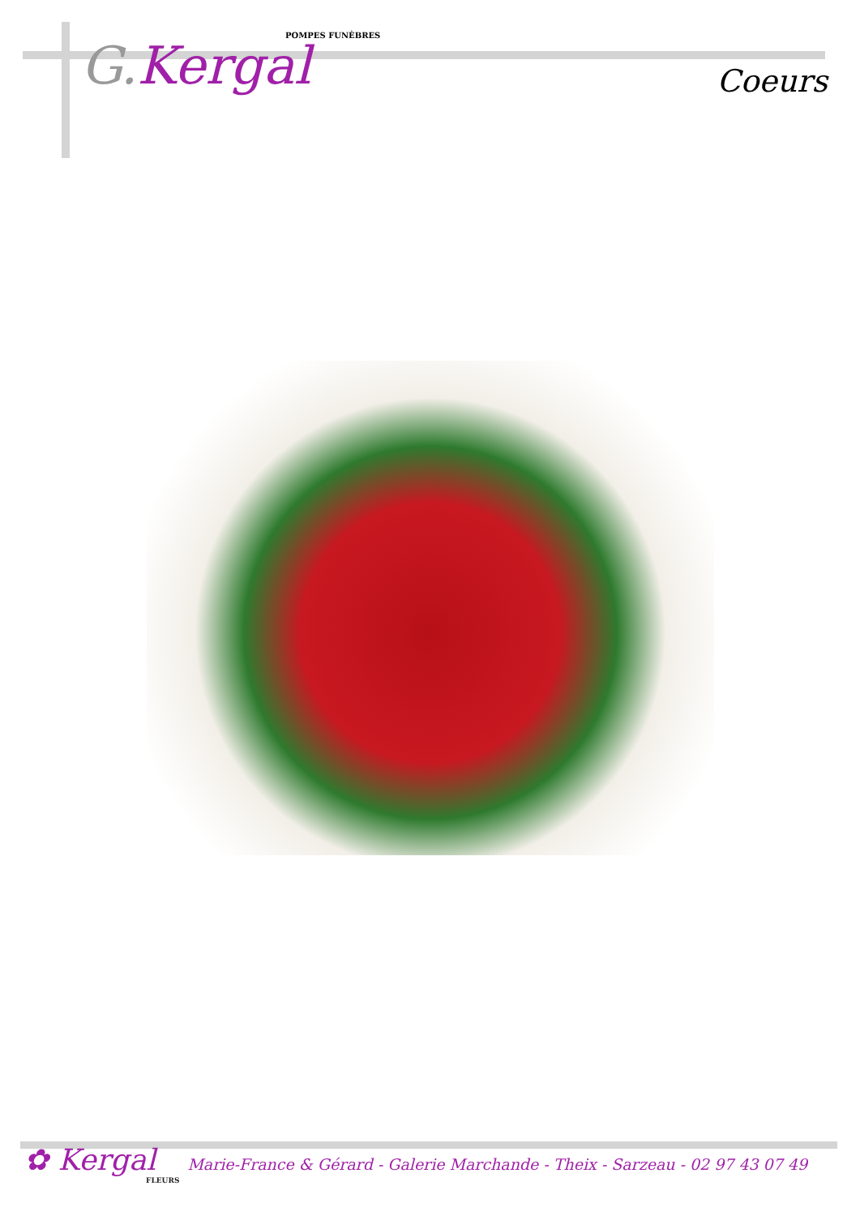POMPES FUNÈBRES
G. Kergal
Coeurs
✿ Kergal
FLEURS
Marie-France & Gérard - Galerie Marchande - Theix - Sarzeau - 02 97 43 07 49